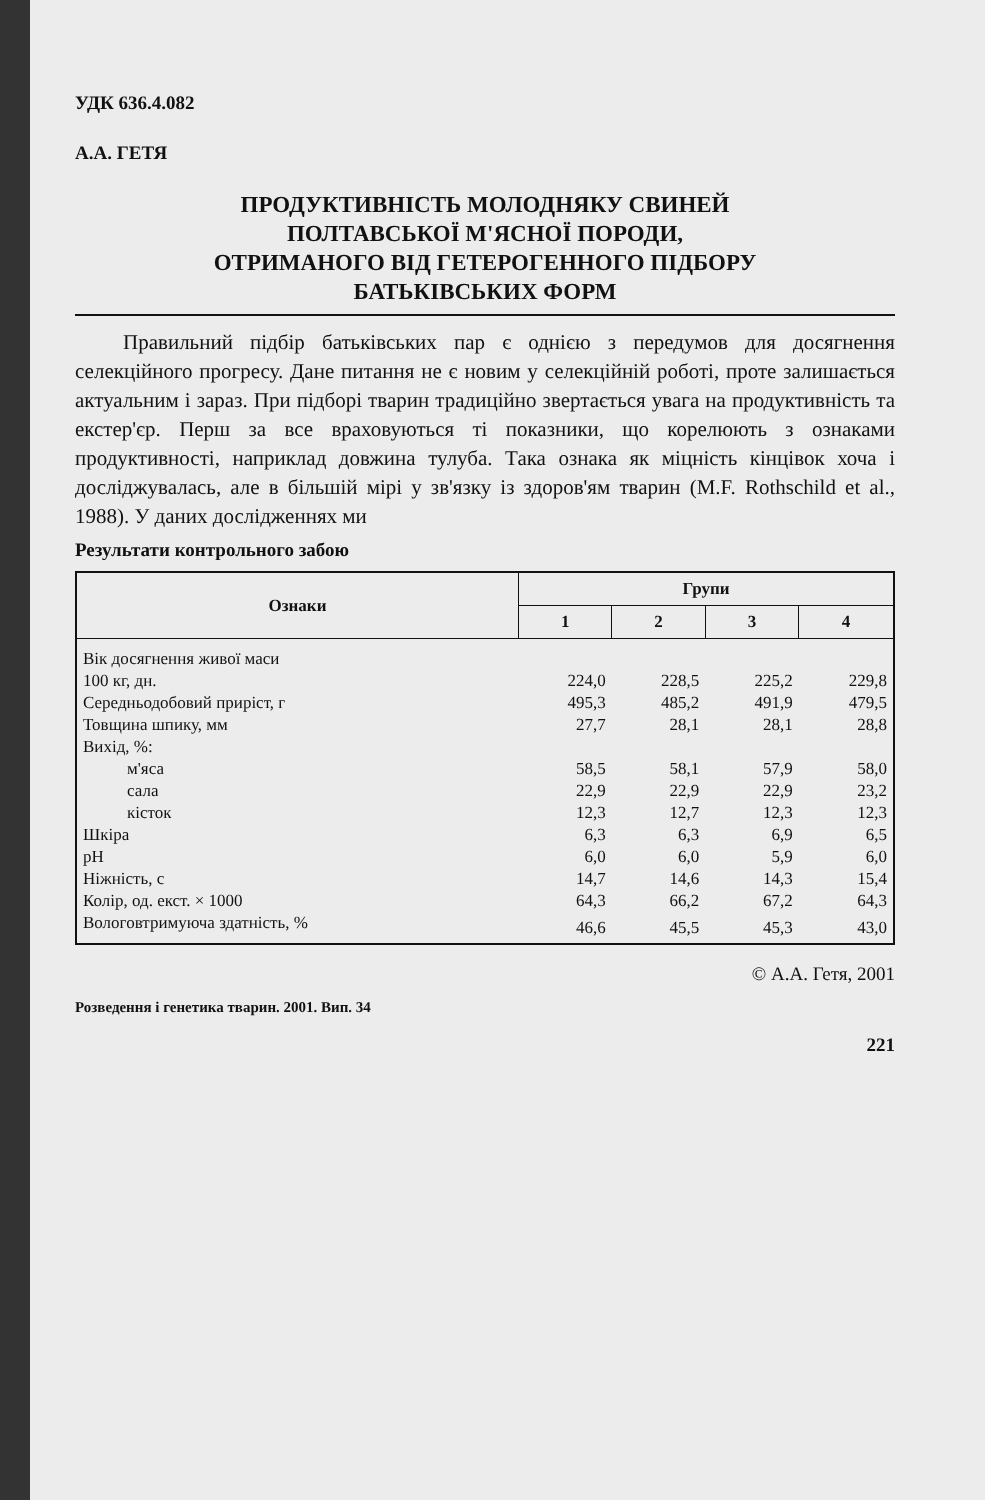УДК 636.4.082
А.А. ГЕТЯ
ПРОДУКТИВНІСТЬ МОЛОДНЯКУ СВИНЕЙ
ПОЛТАВСЬКОЇ М'ЯСНОЇ ПОРОДИ,
ОТРИМАНОГО ВІД ГЕТЕРОГЕННОГО ПІДБОРУ
БАТЬКІВСЬКИХ ФОРМ
Правильний підбір батьківських пар є однією з передумов для досягнення селекційного прогресу. Дане питання не є новим у селекційній роботі, проте залишається актуальним і зараз. При підборі тварин традиційно звертається увага на продуктивність та екстер'єр. Перш за все враховуються ті показники, що корелюють з ознаками продуктивності, наприклад довжина тулуба. Така ознака як міцність кінцівок хоча і досліджувалась, але в більшій мірі у зв'язку із здоров'ям тварин (M.F. Rothschild et al., 1988). У даних дослідженнях ми
Результати контрольного забою
| Ознаки | Групи | | | |
| --- | --- | --- | --- | --- |
| | 1 | 2 | 3 | 4 |
| Вік досягнення живої маси | | | | |
| 100 кг, дн. | 224,0 | 228,5 | 225,2 | 229,8 |
| Середньодобовий приріст, г | 495,3 | 485,2 | 491,9 | 479,5 |
| Товщина шпику, мм | 27,7 | 28,1 | 28,1 | 28,8 |
| Вихід, %: | | | | |
| м'яса | 58,5 | 58,1 | 57,9 | 58,0 |
| сала | 22,9 | 22,9 | 22,9 | 23,2 |
| кісток | 12,3 | 12,7 | 12,3 | 12,3 |
| Шкіра | 6,3 | 6,3 | 6,9 | 6,5 |
| pH | 6,0 | 6,0 | 5,9 | 6,0 |
| Ніжність, с | 14,7 | 14,6 | 14,3 | 15,4 |
| Колір, од. екст. × 1000 | 64,3 | 66,2 | 67,2 | 64,3 |
| Вологовтримуюча здатність, % | 46,6 | 45,5 | 45,3 | 43,0 |
© А.А. Гетя, 2001
Розведення і генетика тварин. 2001. Вип. 34
221